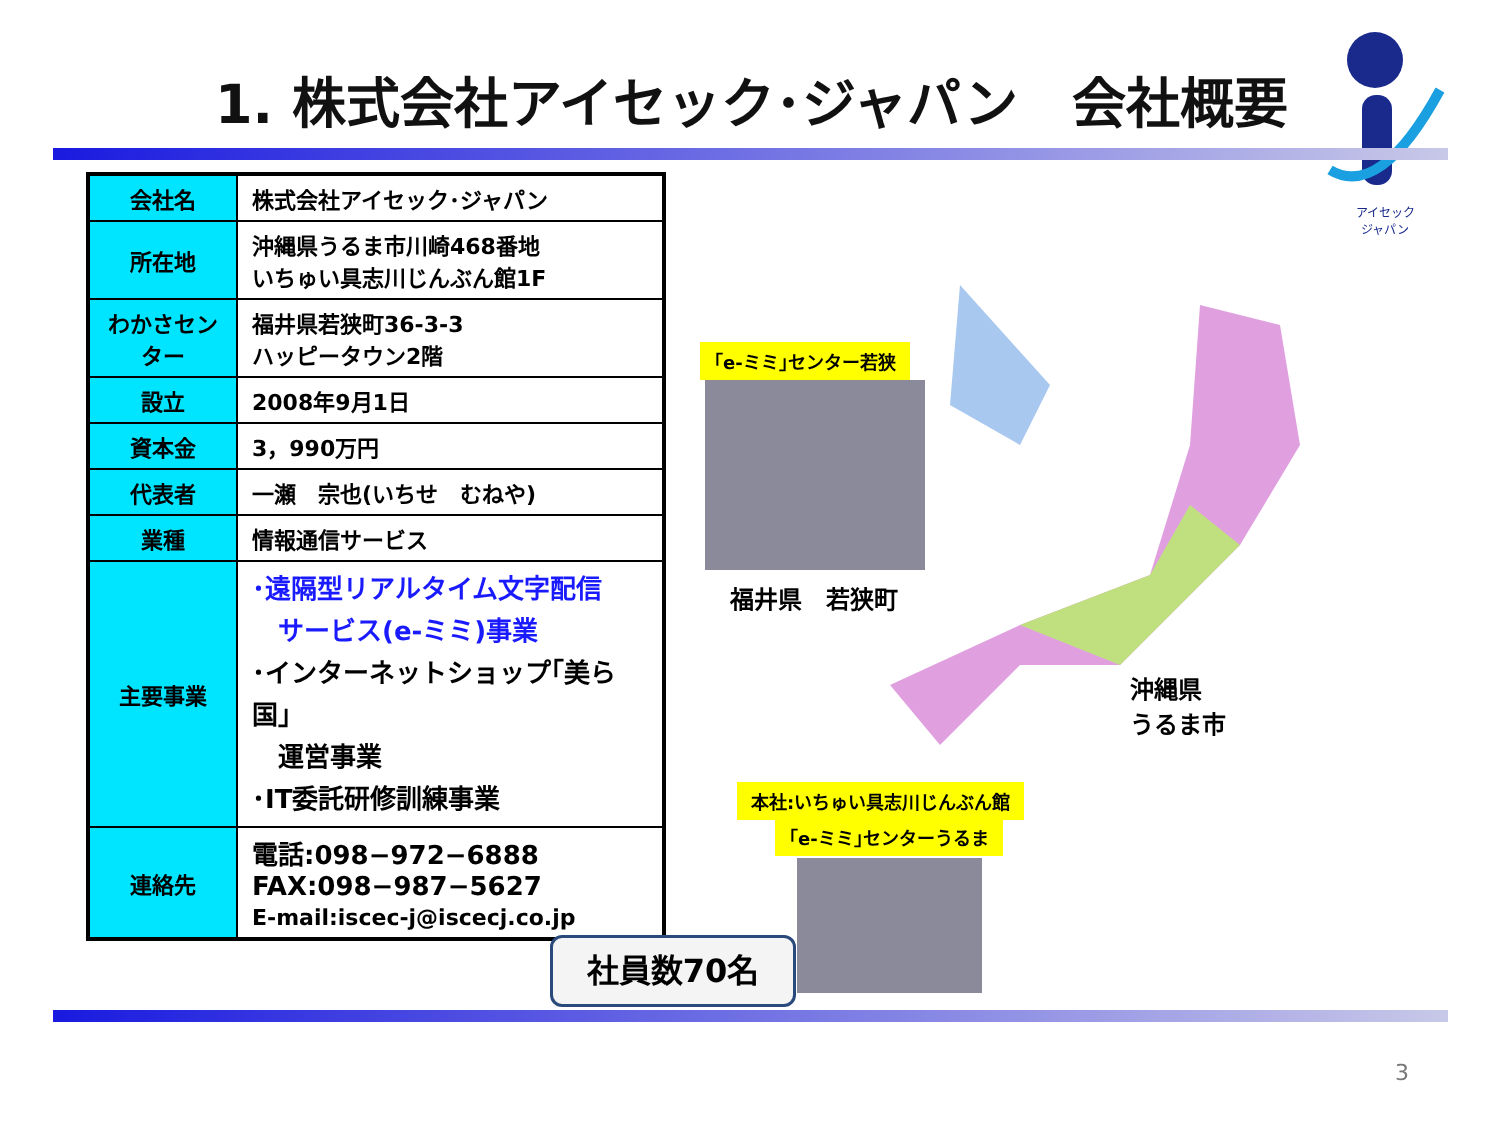1. 株式会社アイセック･ジャパン　会社概要
アイセック
ジャパン
| 会社名 | 株式会社アイセック･ジャパン |
| 所在地 | 沖縄県うるま市川崎468番地 いちゅい具志川じんぶん館1F |
| わかさセンター | 福井県若狭町36-3-3 ハッピータウン2階 |
| 設立 | 2008年9月1日 |
| 資本金 | 3，990万円 |
| 代表者 | 一瀬 宗也(いちせ むねや) |
| 業種 | 情報通信サービス |
| 主要事業 | ･遠隔型リアルタイム文字配信 サービス(e-ミミ)事業 ･インターネットショップ｢美ら国｣ 運営事業 ･IT委託研修訓練事業 |
| 連絡先 | 電話:098−972−6888 FAX:098−987−5627 E-mail:iscec-j@iscecj.co.jp |
社員数70名
｢e-ミミ｣センター若狭
福井県　若狭町
沖縄県
うるま市
本社:いちゅい具志川じんぶん館
｢e-ミミ｣センターうるま
3